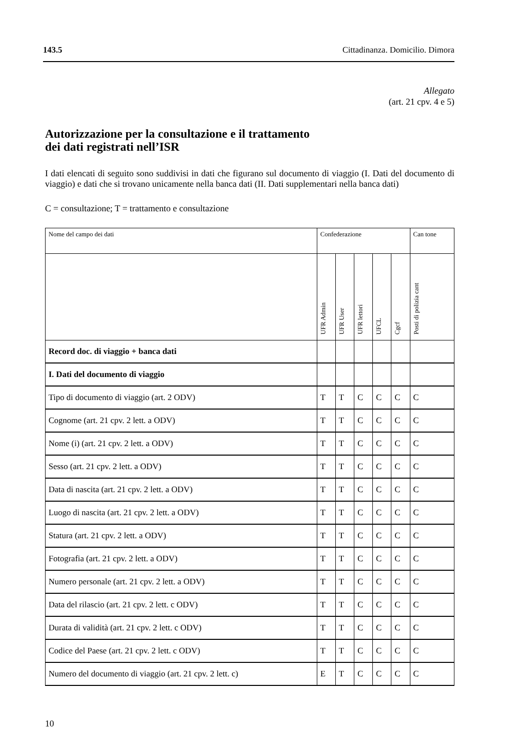143.5 Cittadinanza. Domicilio. Dimora
Allegato
(art. 21 cpv. 4 e 5)
Autorizzazione per la consultazione e il trattamento
dei dati registrati nell’ISR
I dati elencati di seguito sono suddivisi in dati che figurano sul documento di viag­gio (I. Dati del documento di viaggio) e dati che si trovano unicamente nella banca dati (II. Dati supplementari nella banca dati)
C = consultazione; T = trattamento e consultazione
| Nome del campo dei dati | Confederazione | | | | | Can tone |
| --- | --- | --- | --- | --- | --- | --- |
| | UFR Admin | UFR User | UFR lettori | UFCL | Cgcf | Posti di polizia cant |
| Record doc. di viaggio + banca dati | | | | | | |
| I. Dati del documento di viaggio | | | | | | |
| Tipo di documento di viaggio (art. 2 ODV) | T | T | C | C | C | C |
| Cognome (art. 21 cpv. 2 lett. a ODV) | T | T | C | C | C | C |
| Nome (i) (art. 21 cpv. 2 lett. a ODV) | T | T | C | C | C | C |
| Sesso (art. 21 cpv. 2 lett. a ODV) | T | T | C | C | C | C |
| Data di nascita (art. 21 cpv. 2 lett. a ODV) | T | T | C | C | C | C |
| Luogo di nascita (art. 21 cpv. 2 lett. a ODV) | T | T | C | C | C | C |
| Statura (art. 21 cpv. 2 lett. a ODV) | T | T | C | C | C | C |
| Fotografia (art. 21 cpv. 2 lett. a ODV) | T | T | C | C | C | C |
| Numero personale (art. 21 cpv. 2 lett. a ODV) | T | T | C | C | C | C |
| Data del rilascio (art. 21 cpv. 2 lett. c ODV) | T | T | C | C | C | C |
| Durata di validità (art. 21 cpv. 2 lett. c ODV) | T | T | C | C | C | C |
| Codice del Paese (art. 21 cpv. 2 lett. c ODV) | T | T | C | C | C | C |
| Numero del documento di viaggio (art. 21 cpv. 2 lett. c) | E | T | C | C | C | C |
10